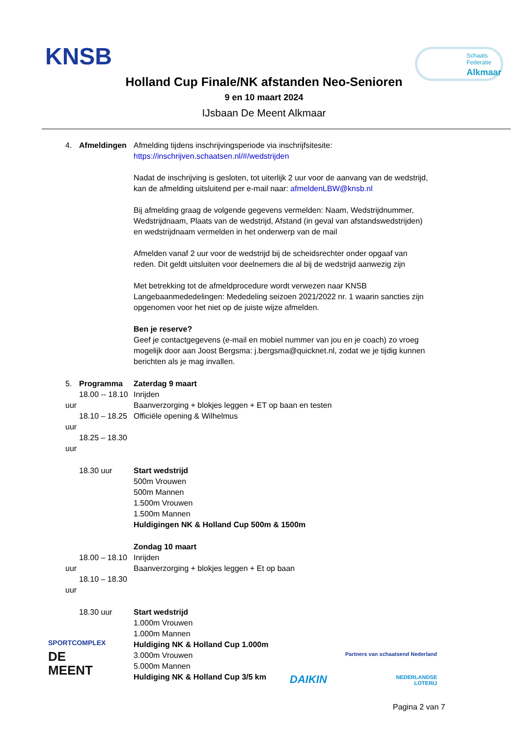KNSB
Schaats
Federatie
Alkmaar
Holland Cup Finale/NK afstanden Neo-Senioren
9 en 10 maart 2024
IJsbaan De Meent Alkmaar
4. Afmeldingen Afmelding tijdens inschrijvingsperiode via inschrijfsitesite:
https://inschrijven.schaatsen.nl/#/wedstrijden
Nadat de inschrijving is gesloten, tot uiterlijk 2 uur voor de aanvang van de wedstrijd, kan de afmelding uitsluitend per e-mail naar: afmeldenLBW@knsb.nl
Bij afmelding graag de volgende gegevens vermelden: Naam, Wedstrijdnummer, Wedstrijdnaam, Plaats van de wedstrijd, Afstand (in geval van afstandswedstrijden) en wedstrijdnaam vermelden in het onderwerp van de mail
Afmelden vanaf 2 uur voor de wedstrijd bij de scheidsrechter onder opgaaf van reden. Dit geldt uitsluiten voor deelnemers die al bij de wedstrijd aanwezig zijn
Met betrekking tot de afmeldprocedure wordt verwezen naar KNSB Langebaanmededelingen: Mededeling seizoen 2021/2022 nr. 1 waarin sancties zijn opgenomen voor het niet op de juiste wijze afmelden.
Ben je reserve?
Geef je contactgegevens (e-mail en mobiel nummer van jou en je coach) zo vroeg mogelijk door aan Joost Bergsma: j.bergsma@quicknet.nl, zodat we je tijdig kunnen berichten als je mag invallen.
5. Programma
18.00 -- 18.10 uur
18.10 – 18.25 uur
18.25 – 18.30 uur
Zaterdag 9 maart
Inrijden
Baanverzorging + blokjes leggen + ET op baan en testen
Officiële opening & Wilhelmus
18.30 uur Start wedstrijd
500m Vrouwen
500m Mannen
1.500m Vrouwen
1.500m Mannen
Huldigingen NK & Holland Cup 500m & 1500m
18.00 – 18.10 uur
18.10 – 18.30 uur
Zondag 10 maart
Inrijden
Baanverzorging + blokjes leggen + Et op baan
18.30 uur Start wedstrijd
1.000m Vrouwen
1.000m Mannen
Huldiging NK & Holland Cup 1.000m
3.000m Vrouwen
5.000m Mannen
Huldiging NK & Holland Cup 3/5 km
SPORTCOMPLEX
DE
MEENT
Partners van schaatsend Nederland
DAIKIN NEDERLANDSE
LOTERIJ
Pagina 2 van 7